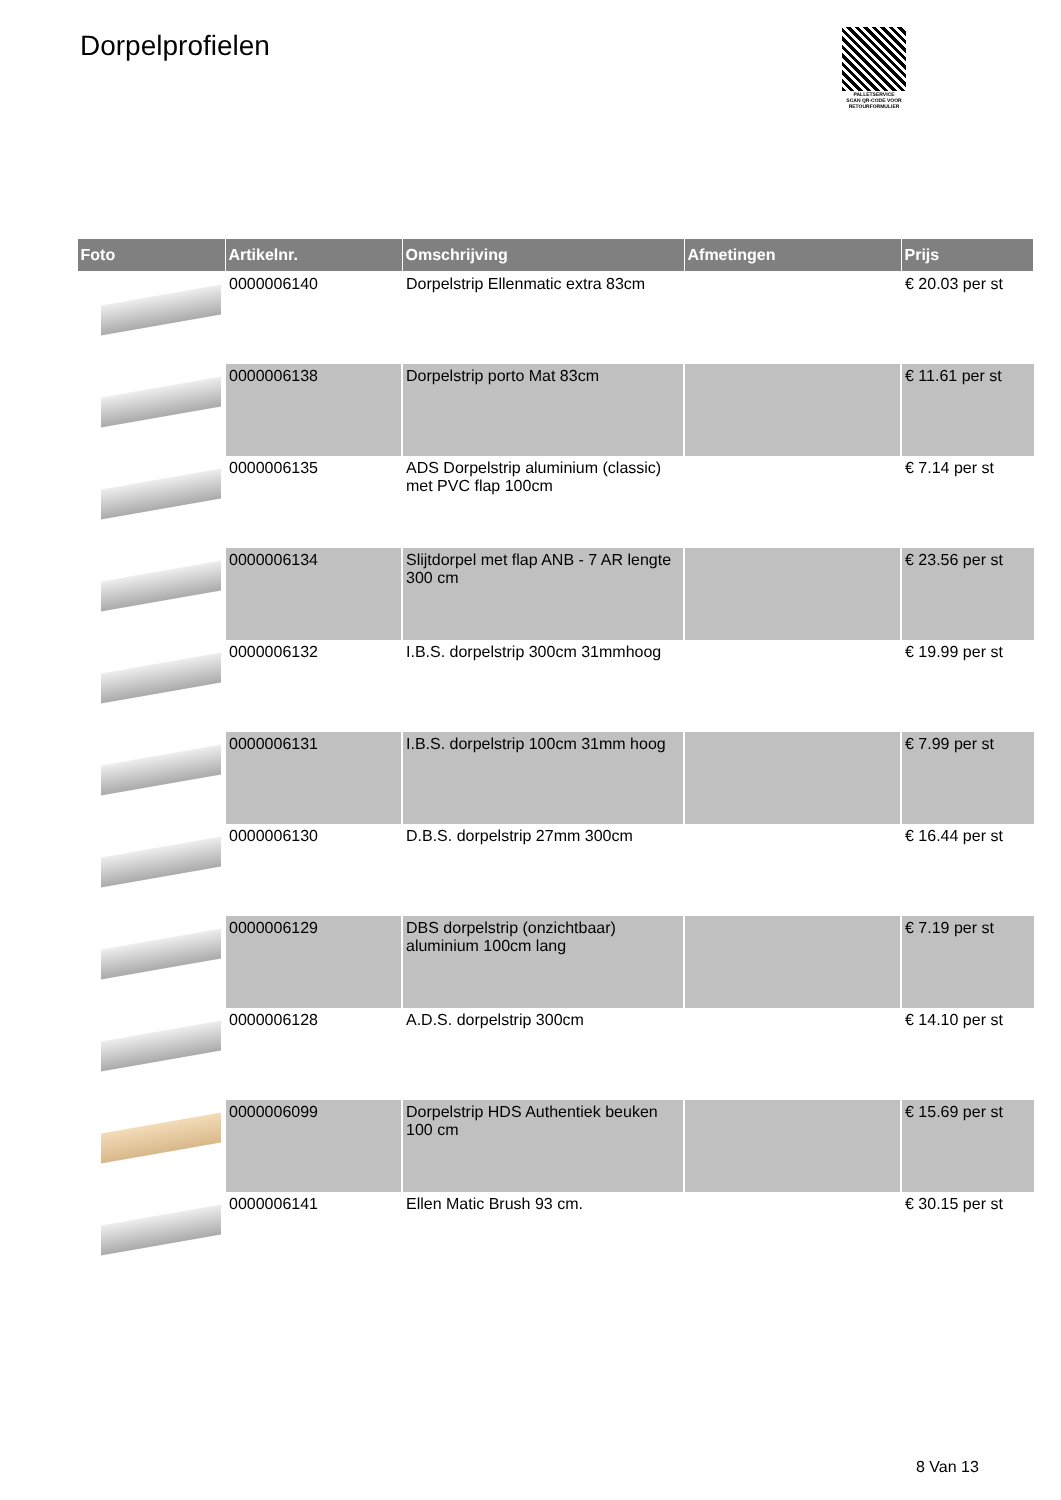Dorpelprofielen
PALLETSERVICE
SCAN QR-CODE VOOR RETOURFORMULIER
| Foto | Artikelnr. | Omschrijving | Afmetingen | Prijs |
| --- | --- | --- | --- | --- |
| | 0000006140 | Dorpelstrip Ellenmatic extra 83cm | | € 20.03 per st |
| | 0000006138 | Dorpelstrip porto Mat 83cm | | € 11.61 per st |
| | 0000006135 | ADS Dorpelstrip aluminium (classic) met PVC flap 100cm | | € 7.14 per st |
| | 0000006134 | Slijtdorpel met flap ANB - 7 AR lengte 300 cm | | € 23.56 per st |
| | 0000006132 | I.B.S. dorpelstrip 300cm 31mmhoog | | € 19.99 per st |
| | 0000006131 | I.B.S. dorpelstrip 100cm 31mm hoog | | € 7.99 per st |
| | 0000006130 | D.B.S. dorpelstrip 27mm 300cm | | € 16.44 per st |
| | 0000006129 | DBS dorpelstrip (onzichtbaar) aluminium 100cm lang | | € 7.19 per st |
| | 0000006128 | A.D.S. dorpelstrip 300cm | | € 14.10 per st |
| | 0000006099 | Dorpelstrip HDS Authentiek beuken 100 cm | | € 15.69 per st |
| | 0000006141 | Ellen Matic Brush 93 cm. | | € 30.15 per st |
8 Van 13